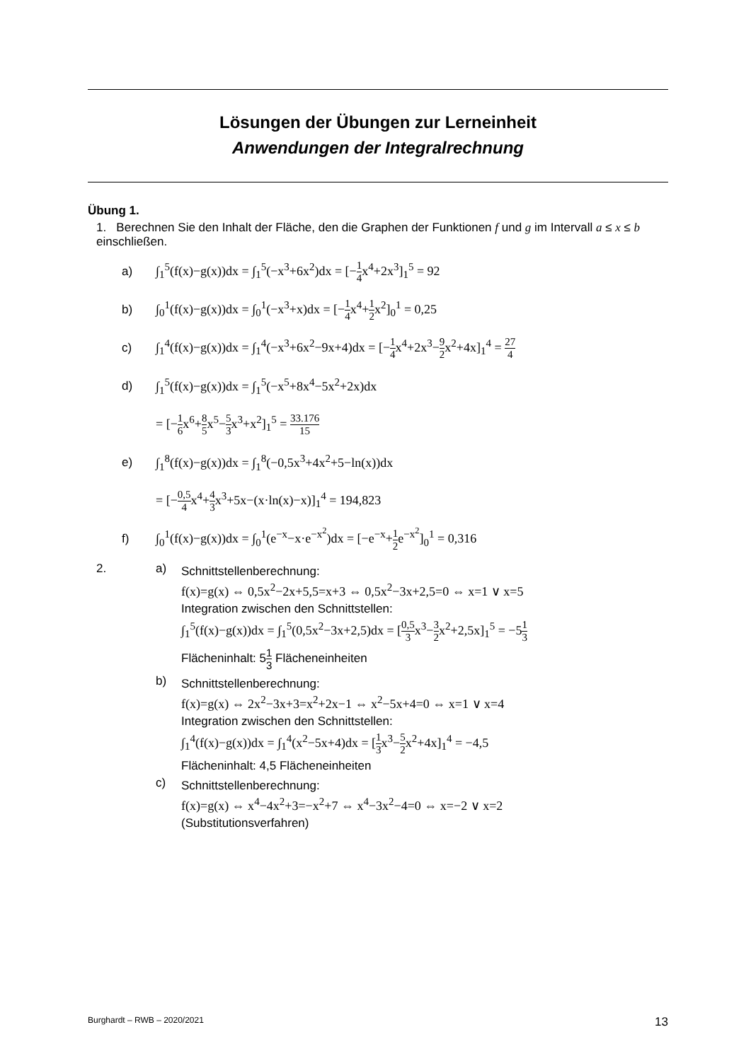Lösungen der Übungen zur Lerneinheit
Anwendungen der Integralrechnung
Übung 1.
1. Berechnen Sie den Inhalt der Fläche, den die Graphen der Funktionen f und g im Intervall a ≤ x ≤ b einschließen.
a) ∫<sub>1</sub><sup>5</sup>(f(x)−g(x))dx = ∫<sub>1</sub><sup>5</sup>(−x<sup>3</sup>+6x<sup>2</sup>)dx = [−1 4x<sup>4</sup>+2x<sup>3</sup>]<sub>1</sub><sup>5</sup> = 92
b) ∫<sub>0</sub><sup>1</sup>(f(x)−g(x))dx = ∫<sub>0</sub><sup>1</sup>(−x<sup>3</sup>+x)dx = [−1 4x<sup>4</sup>+1 2x<sup>2</sup>]<sub>0</sub><sup>1</sup> = 0,25
c) ∫<sub>1</sub><sup>4</sup>(f(x)−g(x))dx = ∫<sub>1</sub><sup>4</sup>(−x<sup>3</sup>+6x<sup>2</sup>−9x+4)dx = [−1 4x<sup>4</sup>+2x<sup>3</sup>−9 2x<sup>2</sup>+4x]<sub>1</sub><sup>4</sup> = 27 4
d) ∫<sub>1</sub><sup>5</sup>(f(x)−g(x))dx = ∫<sub>1</sub><sup>5</sup>(−x<sup>5</sup>+8x<sup>4</sup>−5x<sup>2</sup>+2x)dx
= [−1 6x<sup>6</sup>+8 5x<sup>5</sup>−5 3x<sup>3</sup>+x<sup>2</sup>]<sub>1</sub><sup>5</sup> = 33.176 15
e) ∫<sub>1</sub><sup>8</sup>(f(x)−g(x))dx = ∫<sub>1</sub><sup>8</sup>(−0,5x<sup>3</sup>+4x<sup>2</sup>+5−ln(x))dx
= [−0,5 4x<sup>4</sup>+4 3x<sup>3</sup>+5x−(x·ln(x)−x)]<sub>1</sub><sup>4</sup> = 194,823
f) ∫<sub>0</sub><sup>1</sup>(f(x)−g(x))dx = ∫<sub>0</sub><sup>1</sup>(e<sup>−x</sup>−x·e<sup>−x<sup>2</sup></sup>)dx = [−e<sup>−x</sup>+1 2e<sup>−x<sup>2</sup></sup>]<sub>0</sub><sup>1</sup> = 0,316
2. a)
Schnittstellenberechnung:
f(x)=g(x) ⇔ 0,5x<sup>2</sup>−2x+5,5=x+3 ⇔ 0,5x<sup>2</sup>−3x+2,5=0 ⇔ x=1 ∨ x=5
Integration zwischen den Schnittstellen:
∫<sub>1</sub><sup>5</sup>(f(x)−g(x))dx = ∫<sub>1</sub><sup>5</sup>(0,5x<sup>2</sup>−3x+2,5)dx = [0,5 3x<sup>3</sup>−3 2x<sup>2</sup>+2,5x]<sub>1</sub><sup>5</sup> = −51 3
Flächeninhalt: 51 3 Flächeneinheiten
b)
Schnittstellenberechnung:
f(x)=g(x) ⇔ 2x<sup>2</sup>−3x+3=x<sup>2</sup>+2x−1 ⇔ x<sup>2</sup>−5x+4=0 ⇔ x=1 ∨ x=4
Integration zwischen den Schnittstellen:
∫<sub>1</sub><sup>4</sup>(f(x)−g(x))dx = ∫<sub>1</sub><sup>4</sup>(x<sup>2</sup>−5x+4)dx = [1 3x<sup>3</sup>−5 2x<sup>2</sup>+4x]<sub>1</sub><sup>4</sup> = −4,5
Flächeninhalt: 4,5 Flächeneinheiten
c)
Schnittstellenberechnung:
f(x)=g(x) ⇔ x<sup>4</sup>−4x<sup>2</sup>+3=−x<sup>2</sup>+7 ⇔ x<sup>4</sup>−3x<sup>2</sup>−4=0 ⇔ x=−2 ∨ x=2
(Substitutionsverfahren)
Burghardt – RWB – 2020/2021 13